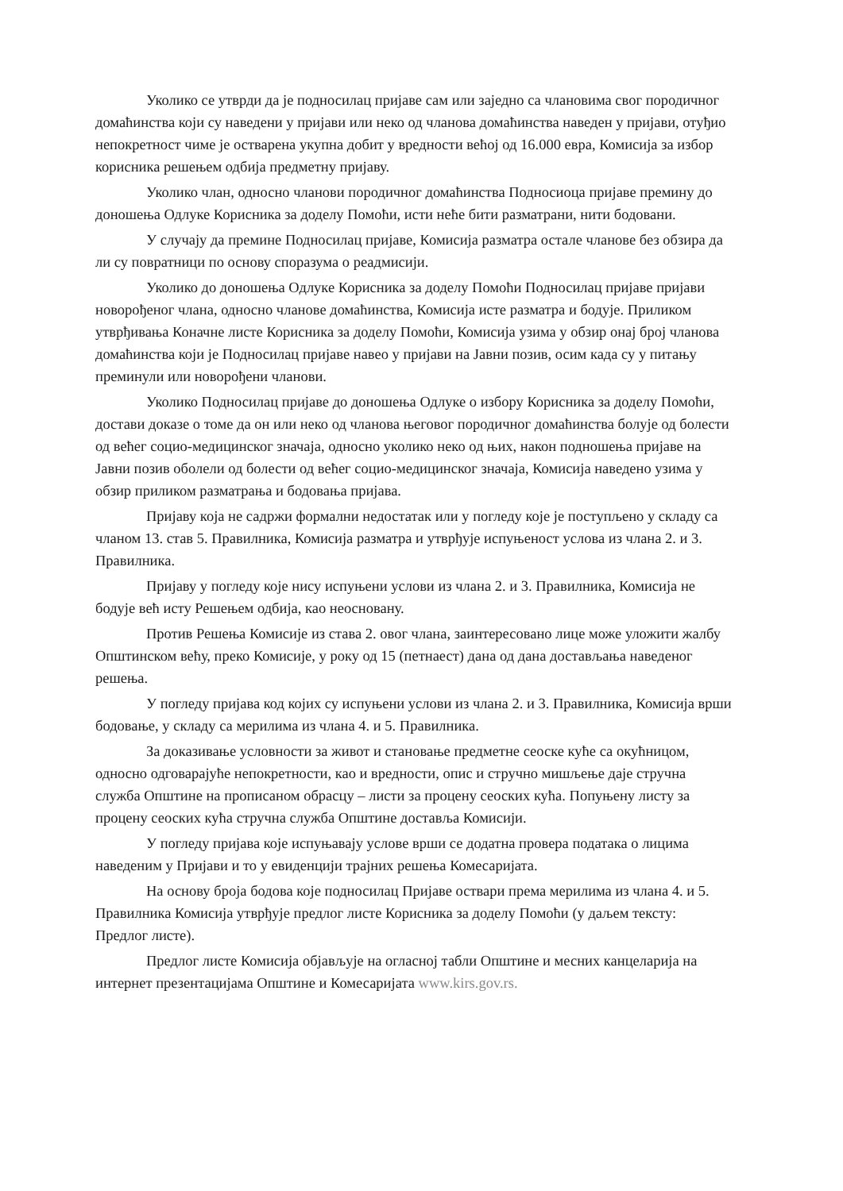Уколико се утврди да је подносилац пријаве сам или заједно са члановима свог породичног домаћинства који су наведени у пријави или неко од чланова домаћинства наведен у пријави, отуђио непокретност чиме је остварена укупна добит у вредности већој од 16.000 евра, Комисија за избор корисника решењем одбија предметну пријаву.
Уколико члан, односно чланови породичног домаћинства Подносиоца пријаве премину до доношења Одлуке Корисника за доделу Помоћи, исти неће бити разматрани, нити бодовани.
У случају да премине Подносилац пријаве, Комисија разматра остале чланове без обзира да ли су повратници по основу споразума о реадмисији.
Уколико до доношења Одлуке Корисника за доделу Помоћи Подносилац пријаве пријави новорођеног члана, односно чланове домаћинства, Комисија исте разматра и бодује. Приликом утврђивања Коначне листе Корисника за доделу Помоћи, Комисија узима у обзир онај број чланова домаћинства који је Подносилац пријаве навео у пријави на Јавни позив, осим када су у питању преминули или новорођени чланови.
Уколико Подносилац пријаве до доношења Одлуке о избору Корисника за доделу Помоћи, достави доказе о томе да он или неко од чланова његовог породичног домаћинства болује од болести од већег социо-медицинског значаја, односно уколико неко од њих, након подношења пријаве на Јавни позив оболели од болести од већег социо-медицинског значаја, Комисија наведено узима у обзир приликом разматрања и бодовања пријава.
Пријаву која не садржи формални недостатак или у погледу које је поступљено у складу са чланом 13. став 5. Правилника, Комисија разматра и утврђује испуњеност услова из члана 2. и 3. Правилника.
Пријаву у погледу које нису испуњени услови из члана 2. и 3. Правилника, Комисија не бодује већ исту Решењем одбија, као неосновану.
Против Решења Комисије из става 2. овог члана, заинтересовано лице може уложити жалбу Општинском већу, преко Комисије, у року од 15 (петнаест) дана од дана достављања наведеног решења.
У погледу пријава код којих су испуњени услови из члана 2. и 3. Правилника, Комисија врши бодовање, у складу са мерилима из члана 4. и 5. Правилника.
За доказивање условности за живот и становање предметне сеоске куће са окућницом, односно одговарајуће непокретности, као и вредности, опис и стручно мишљење даје стручна служба Општине на прописаном обрасцу – листи за процену сеоских кућа. Попуњену листу за процену сеоских кућа стручна служба Општине доставља Комисији.
У погледу пријава које испуњавају услове врши се додатна провера података о лицима наведеним у Пријави и то у евиденцији трајних решења Комесаријата.
На основу броја бодова које подносилац Пријаве оствари према мерилима из члана 4. и 5. Правилника Комисија утврђује предлог листе Корисника за доделу Помоћи (у даљем тексту: Предлог листе).
Предлог листе Комисија објављује на огласној табли Општине и месних канцеларија на интернет презентацијама Општине и Комесаријата www.kirs.gov.rs.